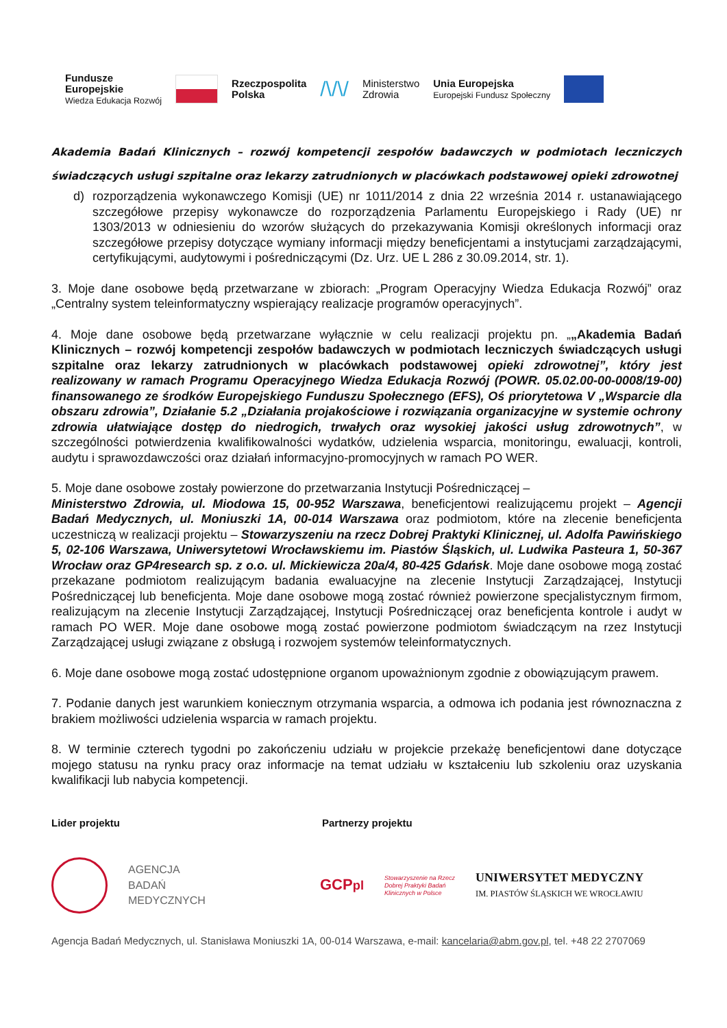Fundusze
Europejskie
Wiedza Edukacja Rozwój
Rzeczpospolita
Polska
/\/\/
Ministerstwo
Zdrowia
Unia Europejska
Europejski Fundusz Społeczny
Akademia Badań Klinicznych – rozwój kompetencji zespołów badawczych w podmiotach leczniczych świadczących usługi szpitalne oraz lekarzy zatrudnionych w placówkach podstawowej opieki zdrowotnej
d) rozporządzenia wykonawczego Komisji (UE) nr 1011/2014 z dnia 22 września 2014 r. ustanawiającego szczegółowe przepisy wykonawcze do rozporządzenia Parlamentu Europejskiego i Rady (UE) nr 1303/2013 w odniesieniu do wzorów służących do przekazywania Komisji określonych informacji oraz szczegółowe przepisy dotyczące wymiany informacji między beneficjentami a instytucjami zarządzającymi, certyfikującymi, audytowymi i pośredniczącymi (Dz. Urz. UE L 286 z 30.09.2014, str. 1).
3. Moje dane osobowe będą przetwarzane w zbiorach: „Program Operacyjny Wiedza Edukacja Rozwój” oraz „Centralny system teleinformatyczny wspierający realizacje programów operacyjnych”.
4. Moje dane osobowe będą przetwarzane wyłącznie w celu realizacji projektu pn. „„Akademia Badań Klinicznych – rozwój kompetencji zespołów badawczych w podmiotach leczniczych świadczących usługi szpitalne oraz lekarzy zatrudnionych w placówkach podstawowej opieki zdrowotnej”, który jest realizowany w ramach Programu Operacyjnego Wiedza Edukacja Rozwój (POWR. 05.02.00-00-0008/19-00) finansowanego ze środków Europejskiego Funduszu Społecznego (EFS), Oś priorytetowa V „Wsparcie dla obszaru zdrowia”, Działanie 5.2 „Działania projakościowe i rozwiązania organizacyjne w systemie ochrony zdrowia ułatwiające dostęp do niedrogich, trwałych oraz wysokiej jakości usług zdrowotnych”, w szczególności potwierdzenia kwalifikowalności wydatków, udzielenia wsparcia, monitoringu, ewaluacji, kontroli, audytu i sprawozdawczości oraz działań informacyjno-promocyjnych w ramach PO WER.
5. Moje dane osobowe zostały powierzone do przetwarzania Instytucji Pośredniczącej –
Ministerstwo Zdrowia, ul. Miodowa 15, 00-952 Warszawa, beneficjentowi realizującemu projekt – Agencji Badań Medycznych, ul. Moniuszki 1A, 00-014 Warszawa oraz podmiotom, które na zlecenie beneficjenta uczestniczą w realizacji projektu – Stowarzyszeniu na rzecz Dobrej Praktyki Klinicznej, ul. Adolfa Pawińskiego 5, 02-106 Warszawa, Uniwersytetowi Wrocławskiemu im. Piastów Śląskich, ul. Ludwika Pasteura 1, 50-367 Wrocław oraz GP4research sp. z o.o. ul. Mickiewicza 20a/4, 80-425 Gdańsk. Moje dane osobowe mogą zostać przekazane podmiotom realizującym badania ewaluacyjne na zlecenie Instytucji Zarządzającej, Instytucji Pośredniczącej lub beneficjenta. Moje dane osobowe mogą zostać również powierzone specjalistycznym firmom, realizującym na zlecenie Instytucji Zarządzającej, Instytucji Pośredniczącej oraz beneficjenta kontrole i audyt w ramach PO WER. Moje dane osobowe mogą zostać powierzone podmiotom świadczącym na rzez Instytucji Zarządzającej usługi związane z obsługą i rozwojem systemów teleinformatycznych.
6. Moje dane osobowe mogą zostać udostępnione organom upoważnionym zgodnie z obowiązującym prawem.
7. Podanie danych jest warunkiem koniecznym otrzymania wsparcia, a odmowa ich podania jest równoznaczna z brakiem możliwości udzielenia wsparcia w ramach projektu.
8. W terminie czterech tygodni po zakończeniu udziału w projekcie przekażę beneficjentowi dane dotyczące mojego statusu na rynku pracy oraz informacje na temat udziału w kształceniu lub szkoleniu oraz uzyskania kwalifikacji lub nabycia kompetencji.
Lider projektu Partnerzy projektu
AGENCJA
BADAŃ
MEDYCZNYCH
GCPpl
Stowarzyszenie na Rzecz
Dobrej Praktyki Badań
Klinicznych w Polsce
UNIWERSYTET MEDYCZNY
IM. PIASTÓW ŚLĄSKICH WE WROCŁAWIU
Agencja Badań Medycznych, ul. Stanisława Moniuszki 1A, 00-014 Warszawa, e-mail: kancelaria@abm.gov.pl, tel. +48 22 2707069